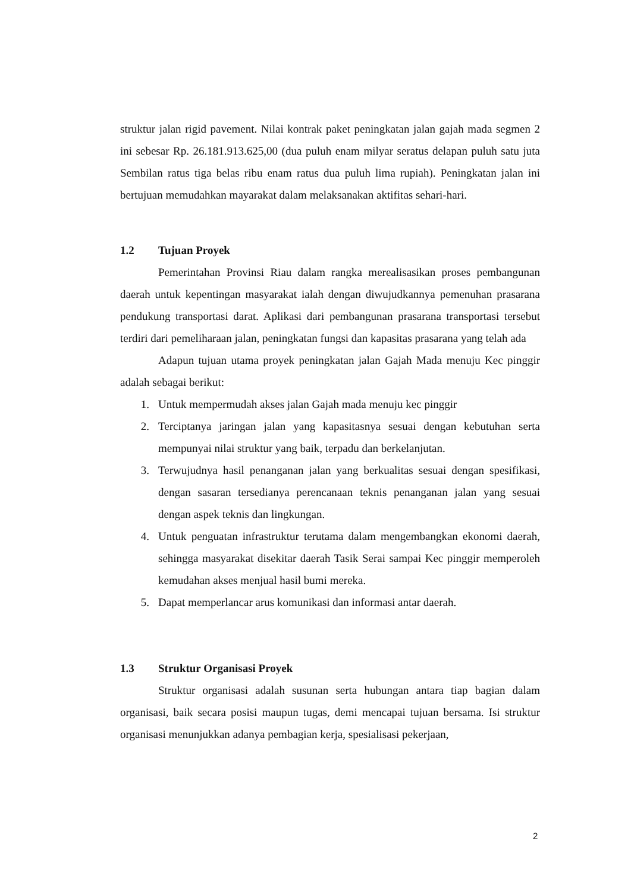struktur jalan rigid pavement. Nilai kontrak paket peningkatan jalan gajah mada segmen 2 ini sebesar Rp. 26.181.913.625,00 (dua puluh enam milyar seratus delapan puluh satu juta Sembilan ratus tiga belas ribu enam ratus dua puluh lima rupiah). Peningkatan jalan ini bertujuan memudahkan mayarakat dalam melaksanakan aktifitas sehari-hari.
1.2 Tujuan Proyek
Pemerintahan Provinsi Riau dalam rangka merealisasikan proses pembangunan daerah untuk kepentingan masyarakat ialah dengan diwujudkannya pemenuhan prasarana pendukung transportasi darat. Aplikasi dari pembangunan prasarana transportasi tersebut terdiri dari pemeliharaan jalan, peningkatan fungsi dan kapasitas prasarana yang telah ada
Adapun tujuan utama proyek peningkatan jalan Gajah Mada menuju Kec pinggir adalah sebagai berikut:
1. Untuk mempermudah akses jalan Gajah mada menuju kec pinggir
2. Terciptanya jaringan jalan yang kapasitasnya sesuai dengan kebutuhan serta mempunyai nilai struktur yang baik, terpadu dan berkelanjutan.
3. Terwujudnya hasil penanganan jalan yang berkualitas sesuai dengan spesifikasi, dengan sasaran tersedianya perencanaan teknis penanganan jalan yang sesuai dengan aspek teknis dan lingkungan.
4. Untuk penguatan infrastruktur terutama dalam mengembangkan ekonomi daerah, sehingga masyarakat disekitar daerah Tasik Serai sampai Kec pinggir memperoleh kemudahan akses menjual hasil bumi mereka.
5. Dapat memperlancar arus komunikasi dan informasi antar daerah.
1.3 Struktur Organisasi Proyek
Struktur organisasi adalah susunan serta hubungan antara tiap bagian dalam organisasi, baik secara posisi maupun tugas, demi mencapai tujuan bersama. Isi struktur organisasi menunjukkan adanya pembagian kerja, spesialisasi pekerjaan,
2